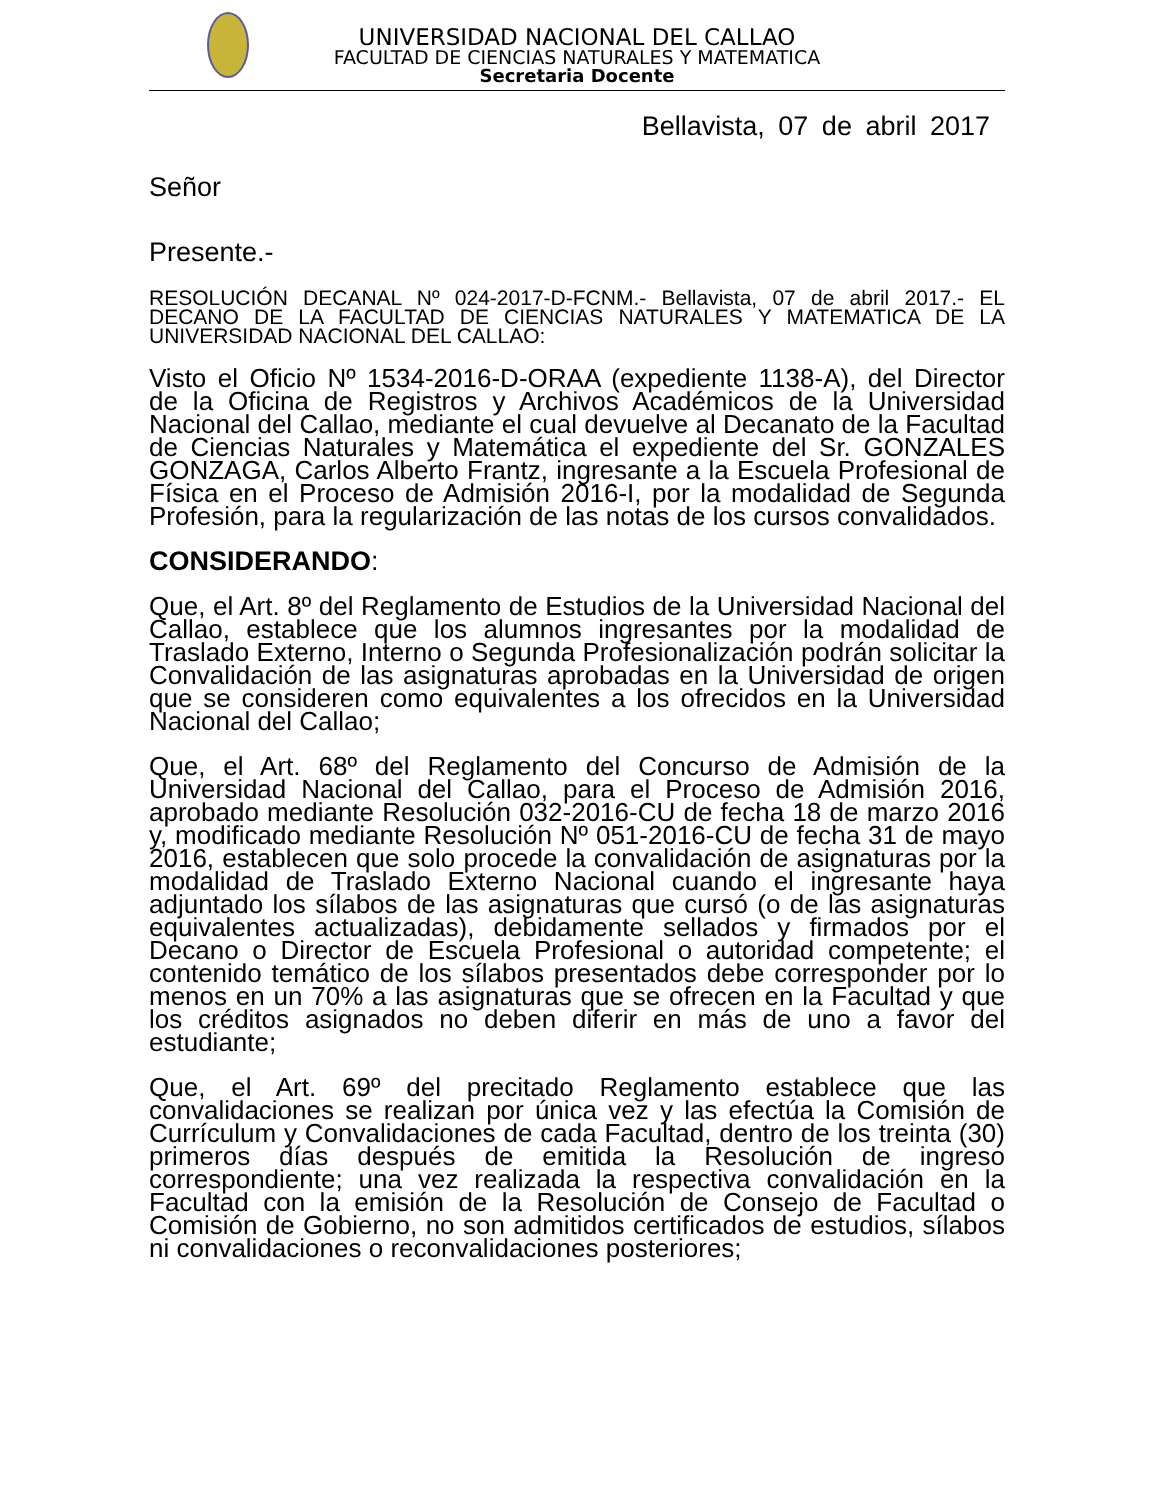UNIVERSIDAD NACIONAL DEL CALLAO
FACULTAD DE CIENCIAS NATURALES Y MATEMATICA
Secretaria Docente
Bellavista, 07 de abril 2017
Señor
Presente.-
RESOLUCIÓN DECANAL Nº 024-2017-D-FCNM.- Bellavista, 07 de abril 2017.- EL DECANO DE LA FACULTAD DE CIENCIAS NATURALES Y MATEMATICA DE LA UNIVERSIDAD NACIONAL DEL CALLAO:
Visto el Oficio Nº 1534-2016-D-ORAA (expediente 1138-A), del Director de la Oficina de Registros y Archivos Académicos de la Universidad Nacional del Callao, mediante el cual devuelve al Decanato de la Facultad de Ciencias Naturales y Matemática el expediente del Sr. GONZALES GONZAGA, Carlos Alberto Frantz, ingresante a la Escuela Profesional de Física en el Proceso de Admisión 2016-I, por la modalidad de Segunda Profesión, para la regularización de las notas de los cursos convalidados.
CONSIDERANDO:
Que, el Art. 8º del Reglamento de Estudios de la Universidad Nacional del Callao, establece que los alumnos ingresantes por la modalidad de Traslado Externo, Interno o Segunda Profesionalización podrán solicitar la Convalidación de las asignaturas aprobadas en la Universidad de origen que se consideren como equivalentes a los ofrecidos en la Universidad Nacional del Callao;
Que, el Art. 68º del Reglamento del Concurso de Admisión de la Universidad Nacional del Callao, para el Proceso de Admisión 2016, aprobado mediante Resolución 032-2016-CU de fecha 18 de marzo 2016 y, modificado mediante Resolución Nº 051-2016-CU de fecha 31 de mayo 2016, establecen que solo procede la convalidación de asignaturas por la modalidad de Traslado Externo Nacional cuando el ingresante haya adjuntado los sílabos de las asignaturas que cursó (o de las asignaturas equivalentes actualizadas), debidamente sellados y firmados por el Decano o Director de Escuela Profesional o autoridad competente; el contenido temático de los sílabos presentados debe corresponder por lo menos en un 70% a las asignaturas que se ofrecen en la Facultad y que los créditos asignados no deben diferir en más de uno a favor del estudiante;
Que, el Art. 69º del precitado Reglamento establece que las convalidaciones se realizan por única vez y las efectúa la Comisión de Currículum y Convalidaciones de cada Facultad, dentro de los treinta (30) primeros días después de emitida la Resolución de ingreso correspondiente; una vez realizada la respectiva convalidación en la Facultad con la emisión de la Resolución de Consejo de Facultad o Comisión de Gobierno, no son admitidos certificados de estudios, sílabos ni convalidaciones o reconvalidaciones posteriores;